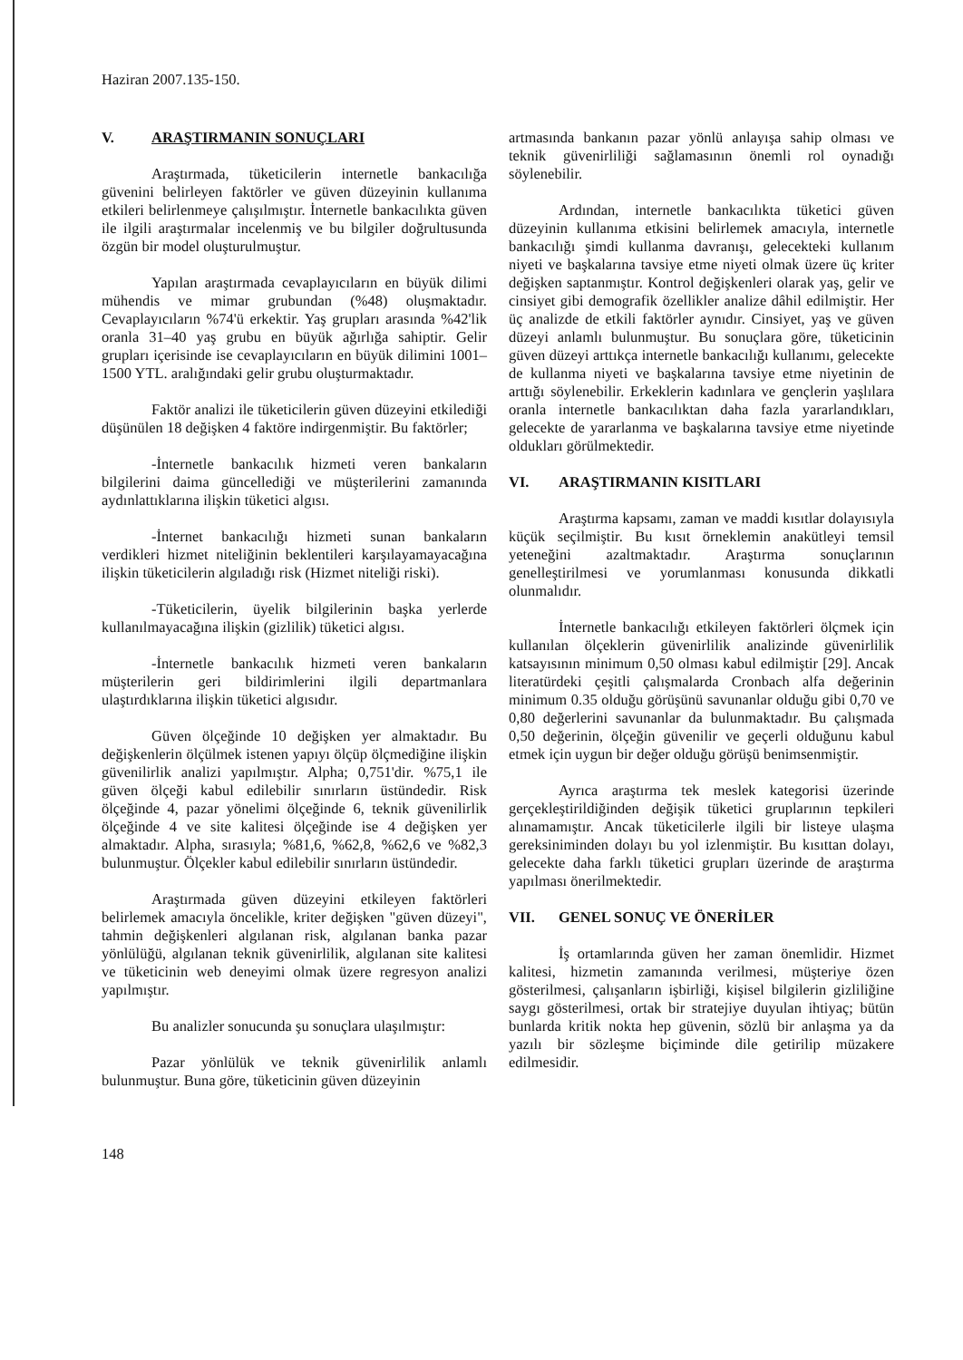Haziran 2007.135-150.
V. ARAŞTIRMANIN SONUÇLARI
Araştırmada, tüketicilerin internetle bankacılığa güvenini belirleyen faktörler ve güven düzeyinin kullanıma etkileri belirlenmeye çalışılmıştır. İnternetle bankacılıkta güven ile ilgili araştırmalar incelenmiş ve bu bilgiler doğrultusunda özgün bir model oluşturulmuştur.
Yapılan araştırmada cevaplayıcıların en büyük dilimi mühendis ve mimar grubundan (%48) oluşmaktadır. Cevaplayıcıların %74'ü erkektir. Yaş grupları arasında %42'lik oranla 31–40 yaş grubu en büyük ağırlığa sahiptir. Gelir grupları içerisinde ise cevaplayıcıların en büyük dilimini 1001–1500 YTL. aralığındaki gelir grubu oluşturmaktadır.
Faktör analizi ile tüketicilerin güven düzeyini etkilediği düşünülen 18 değişken 4 faktöre indirgenmiştir. Bu faktörler;
-İnternetle bankacılık hizmeti veren bankaların bilgilerini daima güncellediği ve müşterilerini zamanında aydınlattıklarına ilişkin tüketici algısı.
-İnternet bankacılığı hizmeti sunan bankaların verdikleri hizmet niteliğinin beklentileri karşılayamayacağına ilişkin tüketicilerin algıladığı risk (Hizmet niteliği riski).
-Tüketicilerin, üyelik bilgilerinin başka yerlerde kullanılmayacağına ilişkin (gizlilik) tüketici algısı.
-İnternetle bankacılık hizmeti veren bankaların müşterilerin geri bildirimlerini ilgili departmanlara ulaştırdıklarına ilişkin tüketici algısıdır.
Güven ölçeğinde 10 değişken yer almaktadır. Bu değişkenlerin ölçülmek istenen yapıyı ölçüp ölçmediğine ilişkin güvenilirlik analizi yapılmıştır. Alpha; 0,751'dir. %75,1 ile güven ölçeği kabul edilebilir sınırların üstündedir. Risk ölçeğinde 4, pazar yönelimi ölçeğinde 6, teknik güvenilirlik ölçeğinde 4 ve site kalitesi ölçeğinde ise 4 değişken yer almaktadır. Alpha, sırasıyla; %81,6, %62,8, %62,6 ve %82,3 bulunmuştur. Ölçekler kabul edilebilir sınırların üstündedir.
Araştırmada güven düzeyini etkileyen faktörleri belirlemek amacıyla öncelikle, kriter değişken "güven düzeyi", tahmin değişkenleri algılanan risk, algılanan banka pazar yönlülüğü, algılanan teknik güvenirlilik, algılanan site kalitesi ve tüketicinin web deneyimi olmak üzere regresyon analizi yapılmıştır.
Bu analizler sonucunda şu sonuçlara ulaşılmıştır:
Pazar yönlülük ve teknik güvenirlilik anlamlı bulunmuştur. Buna göre, tüketicinin güven düzeyinin
artmasında bankanın pazar yönlü anlayışa sahip olması ve teknik güvenirliliği sağlamasının önemli rol oynadığı söylenebilir.
Ardından, internetle bankacılıkta tüketici güven düzeyinin kullanıma etkisini belirlemek amacıyla, internetle bankacılığı şimdi kullanma davranışı, gelecekteki kullanım niyeti ve başkalarına tavsiye etme niyeti olmak üzere üç kriter değişken saptanmıştır. Kontrol değişkenleri olarak yaş, gelir ve cinsiyet gibi demografik özellikler analize dâhil edilmiştir. Her üç analizde de etkili faktörler aynıdır. Cinsiyet, yaş ve güven düzeyi anlamlı bulunmuştur. Bu sonuçlara göre, tüketicinin güven düzeyi arttıkça internetle bankacılığı kullanımı, gelecekte de kullanma niyeti ve başkalarına tavsiye etme niyetinin de arttığı söylenebilir. Erkeklerin kadınlara ve gençlerin yaşlılara oranla internetle bankacılıktan daha fazla yararlandıkları, gelecekte de yararlanma ve başkalarına tavsiye etme niyetinde oldukları görülmektedir.
VI. ARAŞTIRMANIN KISITLARI
Araştırma kapsamı, zaman ve maddi kısıtlar dolayısıyla küçük seçilmiştir. Bu kısıt örneklemin anakütleyi temsil yeteneğini azaltmaktadır. Araştırma sonuçlarının genelleştirilmesi ve yorumlanması konusunda dikkatli olunmalıdır.
İnternetle bankacılığı etkileyen faktörleri ölçmek için kullanılan ölçeklerin güvenirlilik analizinde güvenirlilik katsayısının minimum 0,50 olması kabul edilmiştir [29]. Ancak literatürdeki çeşitli çalışmalarda Cronbach alfa değerinin minimum 0.35 olduğu görüşünü savunanlar olduğu gibi 0,70 ve 0,80 değerlerini savunanlar da bulunmaktadır. Bu çalışmada 0,50 değerinin, ölçeğin güvenilir ve geçerli olduğunu kabul etmek için uygun bir değer olduğu görüşü benimsenmiştir.
Ayrıca araştırma tek meslek kategorisi üzerinde gerçekleştirildiğinden değişik tüketici gruplarının tepkileri alınamamıştır. Ancak tüketicilerle ilgili bir listeye ulaşma gereksiniminden dolayı bu yol izlenmiştir. Bu kısıttan dolayı, gelecekte daha farklı tüketici grupları üzerinde de araştırma yapılması önerilmektedir.
VII. GENEL SONUÇ VE ÖNERİLER
İş ortamlarında güven her zaman önemlidir. Hizmet kalitesi, hizmetin zamanında verilmesi, müşteriye özen gösterilmesi, çalışanların işbirliği, kişisel bilgilerin gizliliğine saygı gösterilmesi, ortak bir stratejiye duyulan ihtiyaç; bütün bunlarda kritik nokta hep güvenin, sözlü bir anlaşma ya da yazılı bir sözleşme biçiminde dile getirilip müzakere edilmesidir.
148